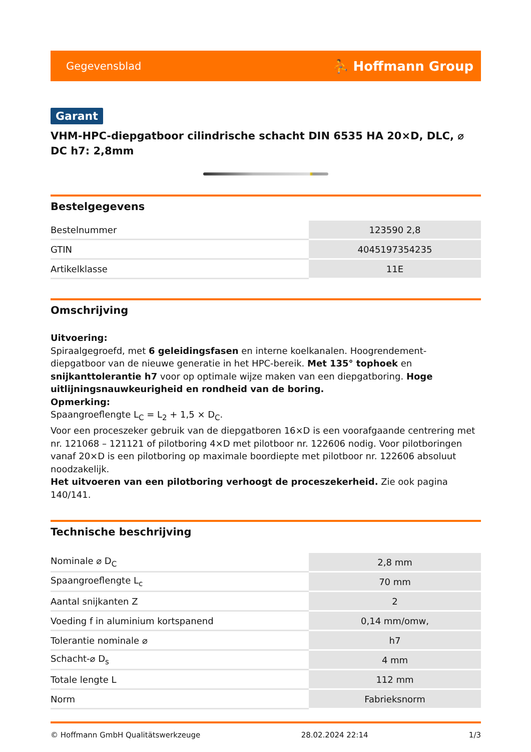Gegevensblad ⛹ Hoffmann Group
Garant
VHM-HPC-diepgatboor cilindrische schacht DIN 6535 HA 20×D, DLC, ⌀ DC h7: 2,8mm
Bestelgegevens
| Bestelnummer | 123590 2,8 |
| GTIN | 4045197354235 |
| Artikelklasse | 11E |
Omschrijving
Uitvoering:
Spiraalgegroefd, met 6 geleidingsfasen en interne koelkanalen. Hoogrendement-diepgatboor van de nieuwe generatie in het HPC-bereik. Met 135° tophoek en snijkanttolerantie h7 voor op optimale wijze maken van een diepgatboring. Hoge uitlijningsnauwkeurigheid en rondheid van de boring.
Opmerking:
Spaangroeflengte L<sub>C</sub> = L<sub>2</sub> + 1,5 × D<sub>C</sub>.
Voor een proceszeker gebruik van de diepgatboren 16×D is een voorafgaande centrering met nr. 121068 – 121121 of pilotboring 4×D met pilotboor nr. 122606 nodig. Voor pilotboringen vanaf 20×D is een pilotboring op maximale boordiepte met pilotboor nr. 122606 absoluut noodzakelijk.
Het uitvoeren van een pilotboring verhoogt de proceszekerheid. Zie ook pagina 140/141.
Technische beschrijving
| Nominale ⌀ D<sub>C</sub> | 2,8 mm |
| Spaangroeflengte L<sub>c</sub> | 70 mm |
| Aantal snijkanten Z | 2 |
| Voeding f in aluminium kortspanend | 0,14 mm/omw, |
| Tolerantie nominale ⌀ | h7 |
| Schacht-⌀ D<sub>s</sub> | 4 mm |
| Totale lengte L | 112 mm |
| Norm | Fabrieksnorm |
© Hoffmann GmbH Qualitätswerkzeuge 28.02.2024 22:14 1/3